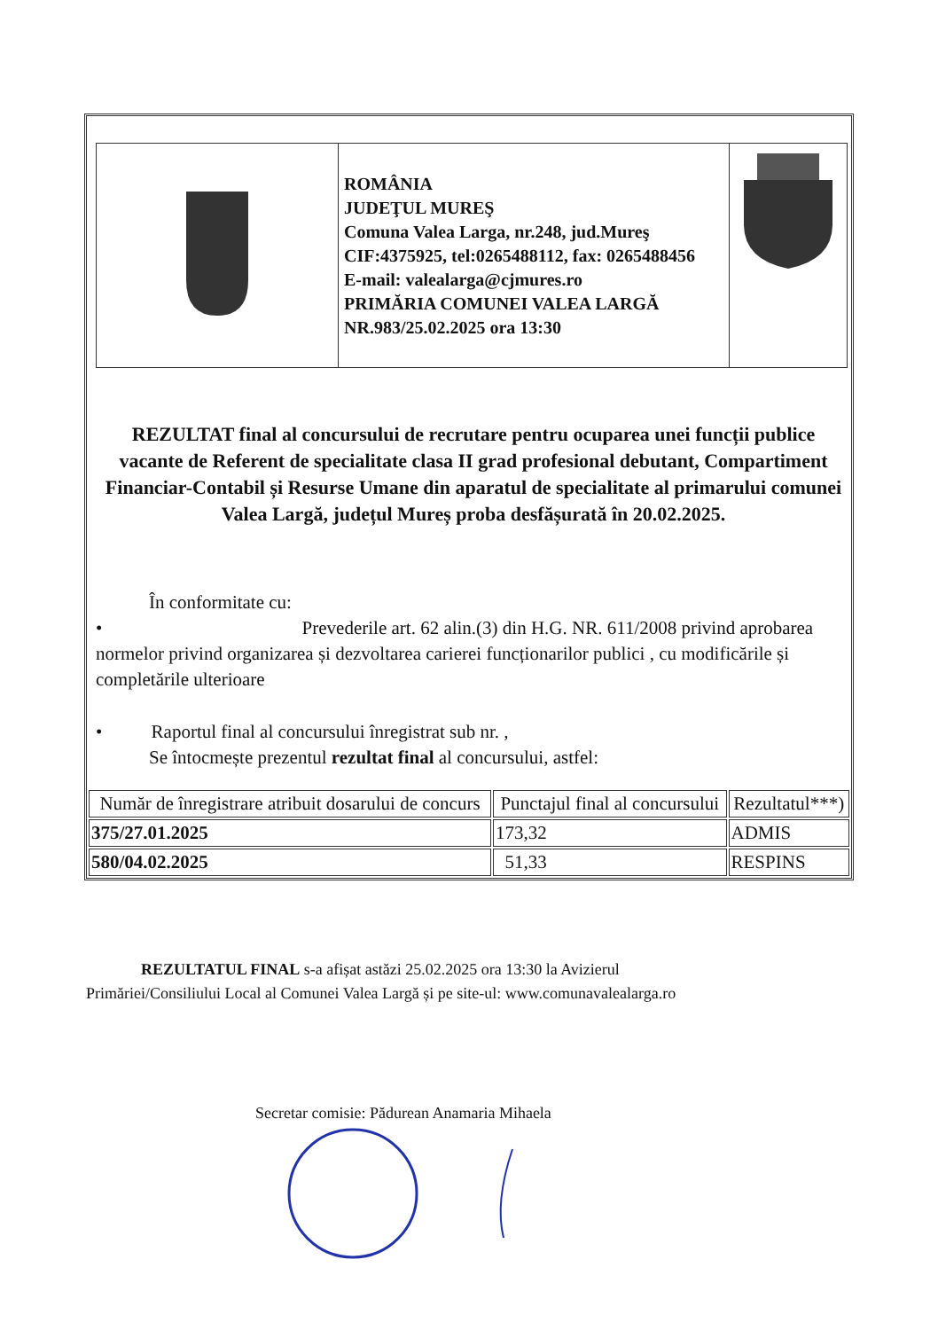| | ROMÂNIA JUDEŢUL MUREŞ Comuna Valea Larga, nr.248, jud.Mureş CIF:4375925, tel:0265488112, fax: 0265488456 E-mail: valealarga@cjmures.ro PRIMĂRIA COMUNEI VALEA LARGĂ NR.983/25.02.2025 ora 13:30 | |
REZULTAT final al concursului de recrutare pentru ocuparea unei funcții publice vacante de Referent de specialitate clasa II grad profesional debutant, Compartiment Financiar-Contabil și Resurse Umane din aparatul de specialitate al primarului comunei Valea Largă, județul Mureș proba desfășurată în 20.02.2025.
În conformitate cu:
• Prevederile art. 62 alin.(3) din H.G. NR. 611/2008 privind aprobarea normelor privind organizarea și dezvoltarea carierei funcționarilor publici , cu modificările și completările ulterioare
• Raportul final al concursului înregistrat sub nr. ,
Se întocmește prezentul rezultat final al concursului, astfel:
| Număr de înregistrare atribuit dosarului de concurs | Punctajul final al concursului | Rezultatul***) |
| --- | --- | --- |
| 375/27.01.2025 | 173,32 | ADMIS |
| 580/04.02.2025 | 51,33 | RESPINS |
REZULTATUL FINAL s-a afișat astăzi 25.02.2025 ora 13:30 la Avizierul
Primăriei/Consiliului Local al Comunei Valea Largă și pe site-ul: www.comunavalealarga.ro
Secretar comisie: Pădurean Anamaria Mihaela